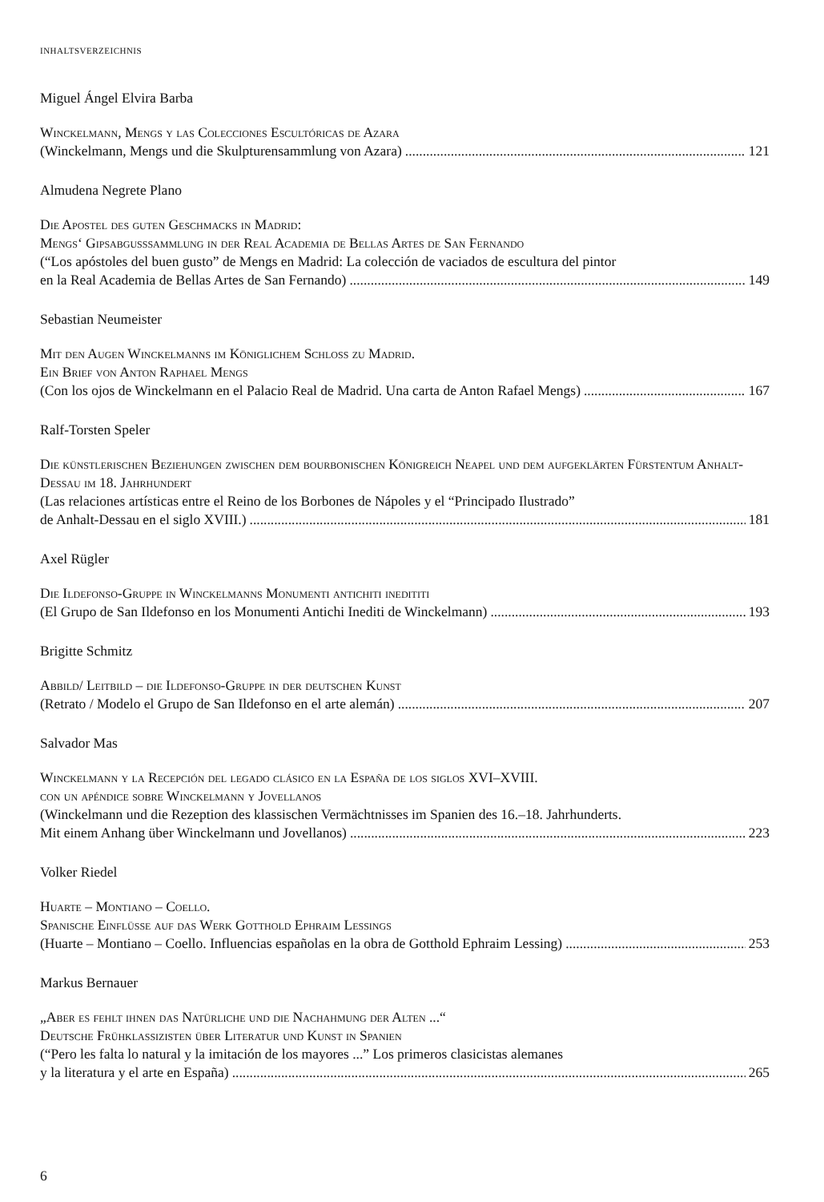INHALTSVERZEICHNIS
Miguel Ángel Elvira Barba
Winckelmann, Mengs y las Colecciones Escultóricas de Azara
(Winckelmann, Mengs und die Skulpturensammlung von Azara) 121
Almudena Negrete Plano
Die Apostel des guten Geschmacks in Madrid:
Mengs‘ Gipsabgusssammlung in der Real Academia de Bellas Artes de San Fernando
(“Los apóstoles del buen gusto” de Mengs en Madrid: La colección de vaciados de escultura del pintor
en la Real Academia de Bellas Artes de San Fernando) 149
Sebastian Neumeister
Mit den Augen Winckelmanns im Königlichem Schloss zu Madrid.
Ein Brief von Anton Raphael Mengs
(Con los ojos de Winckelmann en el Palacio Real de Madrid. Una carta de Anton Rafael Mengs) 167
Ralf-Torsten Speler
Die künstlerischen Beziehungen zwischen dem bourbonischen Königreich Neapel und dem aufgeklärten Fürstentum Anhalt-Dessau im 18. Jahrhundert
(Las relaciones artísticas entre el Reino de los Borbones de Nápoles y el “Principado Ilustrado”
de Anhalt-Dessau en el siglo XVIII.) 181
Axel Rügler
Die Ildefonso-Gruppe in Winckelmanns Monumenti antichiti inedititi
(El Grupo de San Ildefonso en los Monumenti Antichi Inediti de Winckelmann) 193
Brigitte Schmitz
Abbild/ Leitbild – die Ildefonso-Gruppe in der deutschen Kunst
(Retrato / Modelo el Grupo de San Ildefonso en el arte alemán) 207
Salvador Mas
Winckelmann y la Recepción del legado clásico en la España de los siglos XVI–XVIII.
con un apéndice sobre Winckelmann y Jovellanos
(Winckelmann und die Rezeption des klassischen Vermächtnisses im Spanien des 16.–18. Jahrhunderts.
Mit einem Anhang über Winckelmann und Jovellanos) 223
Volker Riedel
Huarte – Montiano – Coello.
Spanische Einflüsse auf das Werk Gotthold Ephraim Lessings
(Huarte – Montiano – Coello. Influencias españolas en la obra de Gotthold Ephraim Lessing) 253
Markus Bernauer
„Aber es fehlt ihnen das Natürliche und die Nachahmung der Alten ...“
Deutsche Frühklassizisten über Literatur und Kunst in Spanien
(“Pero les falta lo natural y la imitación de los mayores ...” Los primeros clasicistas alemanes
y la literatura y el arte en España) 265
6